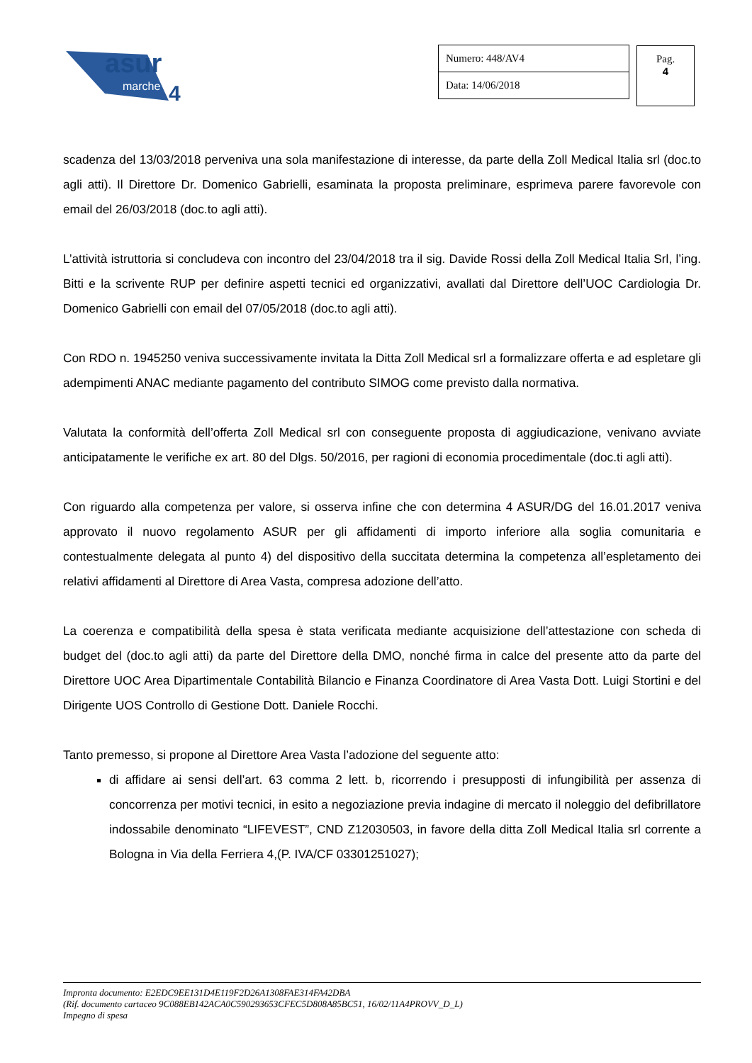asur
marche
4
Numero: 448/AV4
Data: 14/06/2018
Pag.
4
scadenza del 13/03/2018 perveniva una sola manifestazione di interesse, da parte della Zoll Medical Italia srl (doc.to agli atti). Il Direttore Dr. Domenico Gabrielli, esaminata la proposta preliminare, esprimeva parere favorevole con email del 26/03/2018 (doc.to agli atti).
L’attività istruttoria si concludeva con incontro del 23/04/2018 tra il sig. Davide Rossi della Zoll Medical Italia Srl, l’ing. Bitti e la scrivente RUP per definire aspetti tecnici ed organizzativi, avallati dal Direttore dell’UOC Cardiologia Dr. Domenico Gabrielli con email del 07/05/2018 (doc.to agli atti).
Con RDO n. 1945250 veniva successivamente invitata la Ditta Zoll Medical srl a formalizzare offerta e ad espletare gli adempimenti ANAC mediante pagamento del contributo SIMOG come previsto dalla normativa.
Valutata la conformità dell’offerta Zoll Medical srl con conseguente proposta di aggiudicazione, venivano avviate anticipatamente le verifiche ex art. 80 del Dlgs. 50/2016, per ragioni di economia procedimentale (doc.ti agli atti).
Con riguardo alla competenza per valore, si osserva infine che con determina 4 ASUR/DG del 16.01.2017 veniva approvato il nuovo regolamento ASUR per gli affidamenti di importo inferiore alla soglia comunitaria e contestualmente delegata al punto 4) del dispositivo della succitata determina la competenza all’espletamento dei relativi affidamenti al Direttore di Area Vasta, compresa adozione dell’atto.
La coerenza e compatibilità della spesa è stata verificata mediante acquisizione dell’attestazione con scheda di budget del (doc.to agli atti) da parte del Direttore della DMO, nonché firma in calce del presente atto da parte del Direttore UOC Area Dipartimentale Contabilità Bilancio e Finanza Coordinatore di Area Vasta Dott. Luigi Stortini e del Dirigente UOS Controllo di Gestione Dott. Daniele Rocchi.
Tanto premesso, si propone al Direttore Area Vasta l’adozione del seguente atto:
di affidare ai sensi dell’art. 63 comma 2 lett. b, ricorrendo i presupposti di infungibilità per assenza di concorrenza per motivi tecnici, in esito a negoziazione previa indagine di mercato il noleggio del defibrillatore indossabile denominato “LIFEVEST”, CND Z12030503, in favore della ditta Zoll Medical Italia srl corrente a Bologna in Via della Ferriera 4,(P. IVA/CF 03301251027);
Impronta documento: E2EDC9EE131D4E119F2D26A1308FAE314FA42DBA
(Rif. documento cartaceo 9C088EB142ACA0C590293653CFEC5D808A85BC51, 16/02/11A4PROVV_D_L)
Impegno di spesa